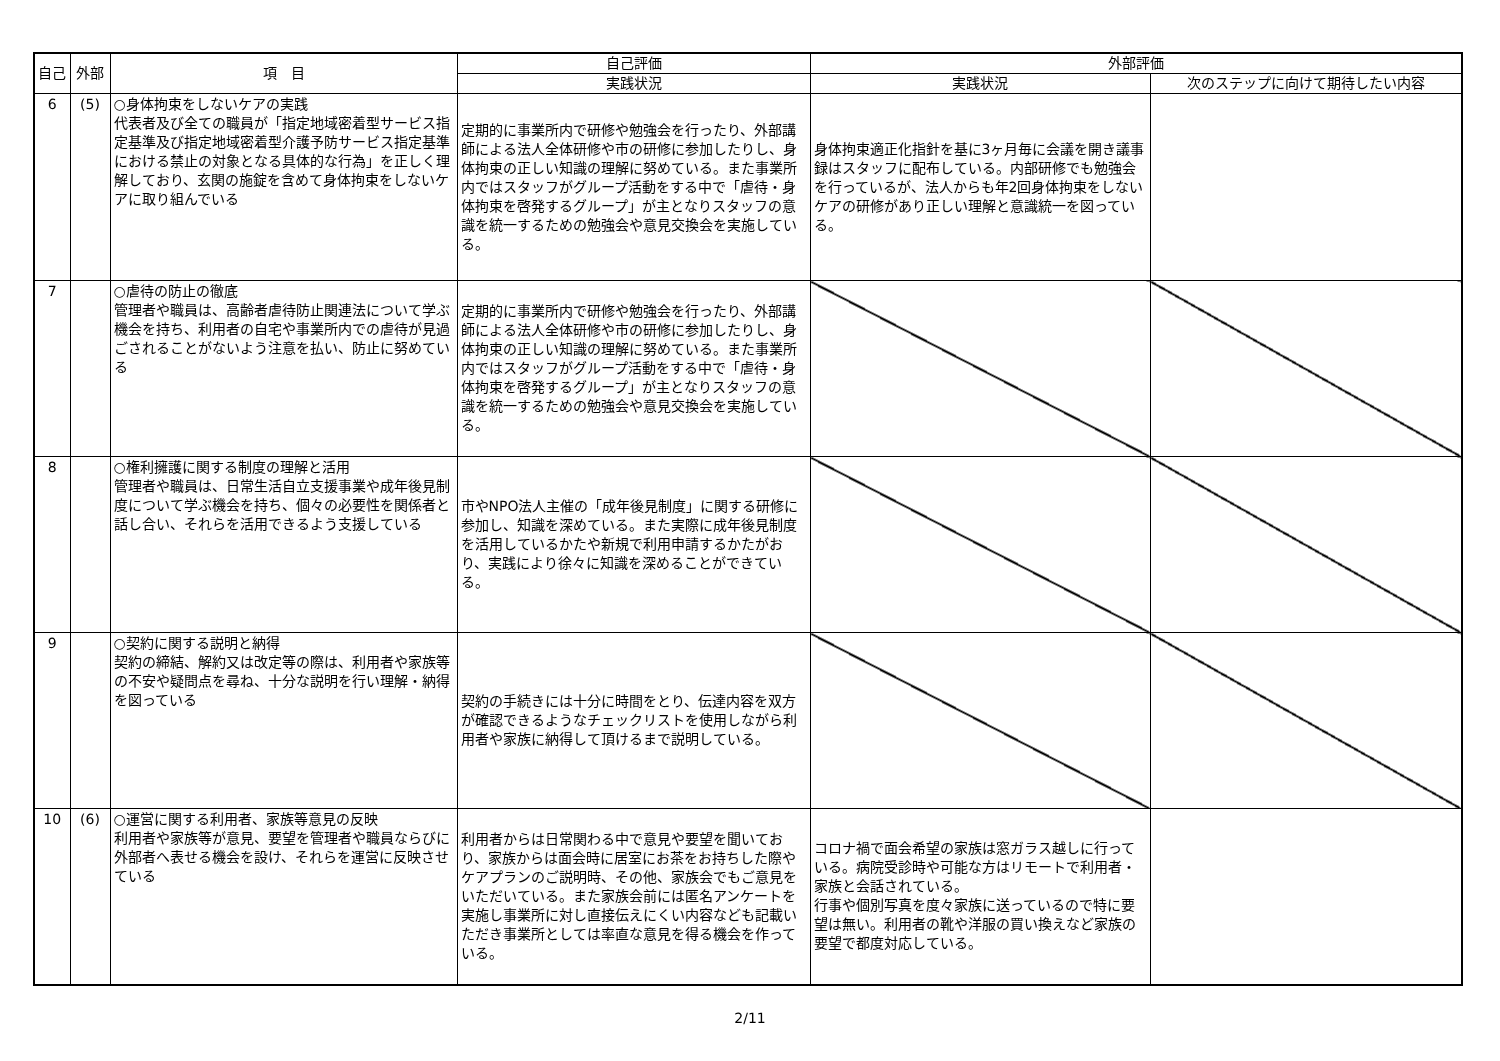| 自己 | 外部 | 項 目 | 自己評価 | 外部評価 | |
| --- | --- | --- | --- | --- | --- |
| | | | 実践状況 | 実践状況 | 次のステップに向けて期待したい内容 |
| 6 | (5) | ○身体拘束をしないケアの実践 代表者及び全ての職員が「指定地域密着型サービス指定基準及び指定地域密着型介護予防サービス指定基準における禁止の対象となる具体的な行為」を正しく理解しており、玄関の施錠を含めて身体拘束をしないケアに取り組んでいる | 定期的に事業所内で研修や勉強会を行ったり、外部講師による法人全体研修や市の研修に参加したりし、身体拘束の正しい知識の理解に努めている。また事業所内ではスタッフがグループ活動をする中で「虐待・身体拘束を啓発するグループ」が主となりスタッフの意識を統一するための勉強会や意見交換会を実施している。 | 身体拘束適正化指針を基に3ヶ月毎に会議を開き議事録はスタッフに配布している。内部研修でも勉強会を行っているが、法人からも年2回身体拘束をしないケアの研修があり正しい理解と意識統一を図っている。 | |
| 7 | | ○虐待の防止の徹底 管理者や職員は、高齢者虐待防止関連法について学ぶ機会を持ち、利用者の自宅や事業所内での虐待が見過ごされることがないよう注意を払い、防止に努めている | 定期的に事業所内で研修や勉強会を行ったり、外部講師による法人全体研修や市の研修に参加したりし、身体拘束の正しい知識の理解に努めている。また事業所内ではスタッフがグループ活動をする中で「虐待・身体拘束を啓発するグループ」が主となりスタッフの意識を統一するための勉強会や意見交換会を実施している。 | | |
| 8 | | ○権利擁護に関する制度の理解と活用 管理者や職員は、日常生活自立支援事業や成年後見制度について学ぶ機会を持ち、個々の必要性を関係者と話し合い、それらを活用できるよう支援している | 市やNPO法人主催の「成年後見制度」に関する研修に参加し、知識を深めている。また実際に成年後見制度を活用しているかたや新規で利用申請するかたがおり、実践により徐々に知識を深めることができている。 | | |
| 9 | | ○契約に関する説明と納得 契約の締結、解約又は改定等の際は、利用者や家族等の不安や疑問点を尋ね、十分な説明を行い理解・納得を図っている | 契約の手続きには十分に時間をとり、伝達内容を双方が確認できるようなチェックリストを使用しながら利用者や家族に納得して頂けるまで説明している。 | | |
| 10 | (6) | ○運営に関する利用者、家族等意見の反映 利用者や家族等が意見、要望を管理者や職員ならびに外部者へ表せる機会を設け、それらを運営に反映させている | 利用者からは日常関わる中で意見や要望を聞いており、家族からは面会時に居室にお茶をお持ちした際やケアプランのご説明時、その他、家族会でもご意見をいただいている。また家族会前には匿名アンケートを実施し事業所に対し直接伝えにくい内容なども記載いただき事業所としては率直な意見を得る機会を作っている。 | コロナ禍で面会希望の家族は窓ガラス越しに行っている。病院受診時や可能な方はリモートで利用者・家族と会話されている。 行事や個別写真を度々家族に送っているので特に要望は無い。利用者の靴や洋服の買い換えなど家族の要望で都度対応している。 | |
2/11